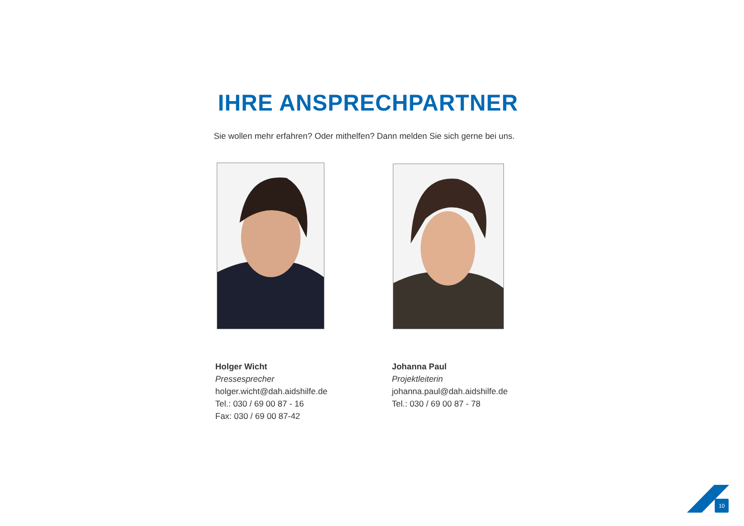IHRE ANSPRECHPARTNER
Sie wollen mehr erfahren? Oder mithelfen? Dann melden Sie sich gerne bei uns.
Holger Wicht
Pressesprecher
holger.wicht@dah.aidshilfe.de
Tel.: 030 / 69 00 87 - 16
Fax: 030 / 69 00 87-42
Johanna Paul
Projektleiterin
johanna.paul@dah.aidshilfe.de
Tel.: 030 / 69 00 87 - 78
10